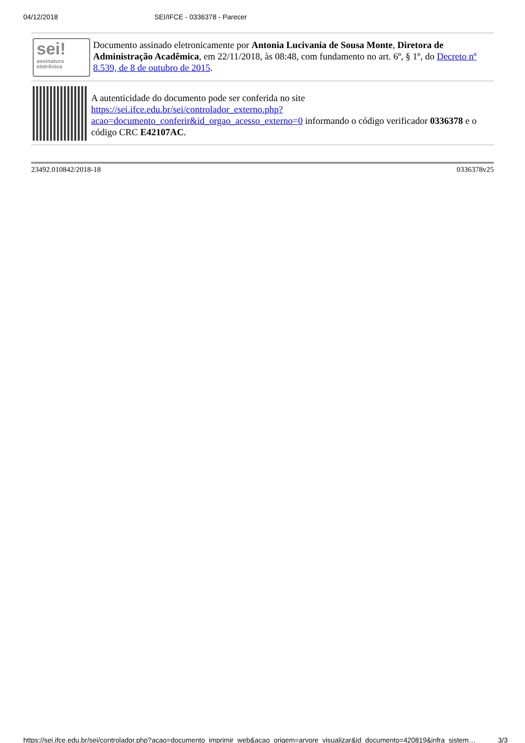04/12/2018 SEI/IFCE - 0336378 - Parecer
sei!
assinatura
eletrônica
Documento assinado eletronicamente por Antonia Lucivania de Sousa Monte, Diretora de Administração Acadêmica, em 22/11/2018, às 08:48, com fundamento no art. 6º, § 1º, do Decreto nº 8.539, de 8 de outubro de 2015.
A autenticidade do documento pode ser conferida no site https://sei.ifce.edu.br/sei/controlador_externo.php?acao=documento_conferir&id_orgao_acesso_externo=0 informando o código verificador 0336378 e o código CRC E42107AC.
23492.010842/2018-18 0336378v25
https://sei.ifce.edu.br/sei/controlador.php?acao=documento_imprimir_web&acao_origem=arvore_visualizar&id_documento=420819&infra_sistem… 3/3